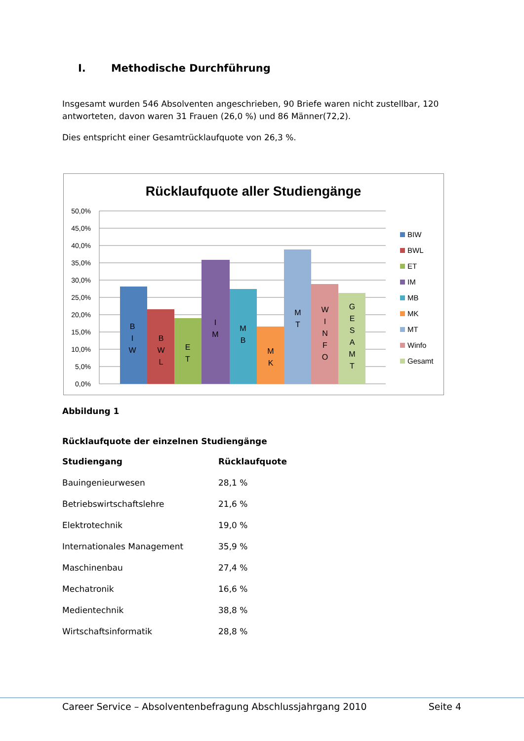I. Methodische Durchführung
Insgesamt wurden 546 Absolventen angeschrieben, 90 Briefe waren nicht zustellbar, 120 antworteten, davon waren 31 Frauen (26,0 %) und 86 Männer(72,2).
Dies entspricht einer Gesamtrücklaufquote von 26,3 %.
Rücklaufquote aller Studiengänge
50,0%
45,0%
40,0%
35,0%
30,0%
25,0%
20,0%
15,0%
10,0%
5,0%
0,0%
B
I
W
B
W
L
E
T
I
M
M
B
M
K
M
T
W
I
N
F
O
G
E
S
A
M
T
BIW
BWL
ET
IM
MB
MK
MT
Winfo
Gesamt
Abbildung 1
Rücklaufquote der einzelnen Studiengänge
| Studiengang | Rücklaufquote |
| --- | --- |
| Bauingenieurwesen | 28,1 % |
| Betriebswirtschaftslehre | 21,6 % |
| Elektrotechnik | 19,0 % |
| Internationales Management | 35,9 % |
| Maschinenbau | 27,4 % |
| Mechatronik | 16,6 % |
| Medientechnik | 38,8 % |
| Wirtschaftsinformatik | 28,8 % |
Career Service – Absolventenbefragung Abschlussjahrgang 2010 Seite 4